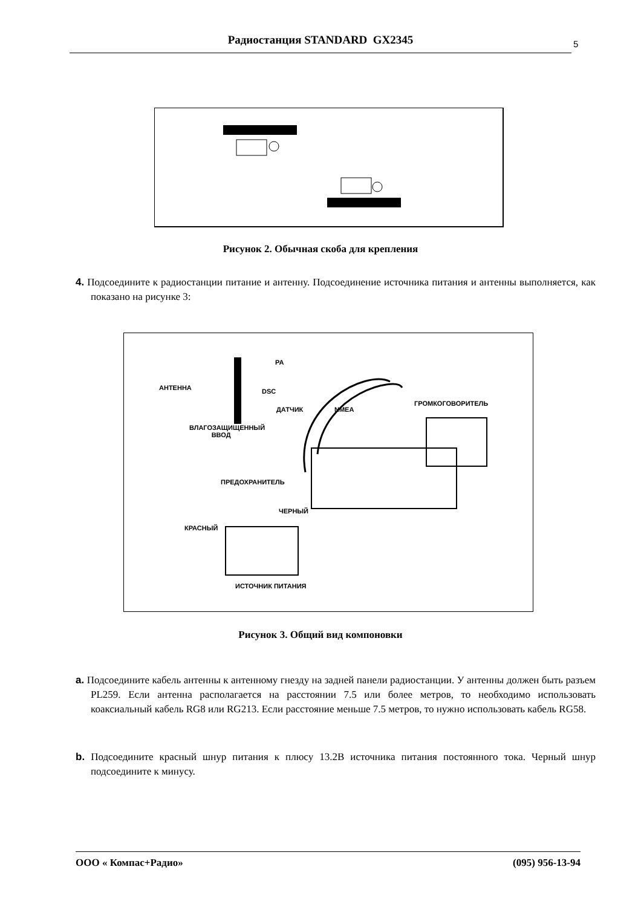Радиостанция STANDARD GX2345 5
Рисунок 2. Обычная скоба для крепления
4. Подсоедините к радиостанции питание и антенну. Подсоединение источника питания и антенны выполняется, как показано на рисунке 3:
PA
АНТЕННА DSC
ДАТЧИК NMEA
ГРОМКОГОВОРИТЕЛЬ
ВЛАГОЗАЩИЩЕННЫЙ
ВВОД
ПРЕДОХРАНИТЕЛЬ
ЧЕРНЫЙ
КРАСНЫЙ
ИСТОЧНИК ПИТАНИЯ
Рисунок 3. Общий вид компоновки
a. Подсоедините кабель антенны к антенному гнезду на задней панели радиостанции. У антенны должен быть разъем PL259. Если антенна располагается на расстоянии 7.5 или более метров, то необходимо использовать коаксиальный кабель RG8 или RG213. Если расстояние меньше 7.5 метров, то нужно использовать кабель RG58.
b. Подсоедините красный шнур питания к плюсу 13.2В источника питания постоянного тока. Черный шнур подсоедините к минусу.
ООО « Компас+Радио» (095) 956-13-94